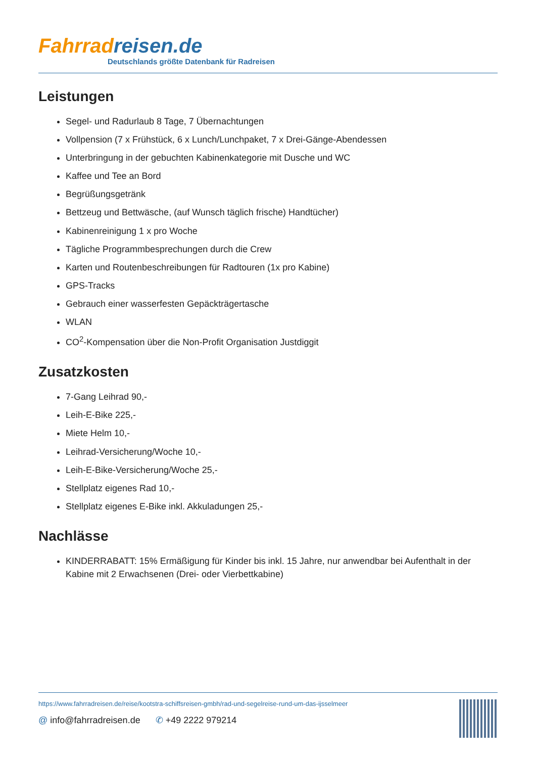Fahrrad reisen.de
Deutschlands größte Datenbank für Radreisen
Leistungen
Segel- und Radurlaub 8 Tage, 7 Übernachtungen
Vollpension (7 x Frühstück, 6 x Lunch/Lunchpaket, 7 x Drei-Gänge-Abendessen
Unterbringung in der gebuchten Kabinenkategorie mit Dusche und WC
Kaffee und Tee an Bord
Begrüßungsgetränk
Bettzeug und Bettwäsche, (auf Wunsch täglich frische) Handtücher)
Kabinenreinigung 1 x pro Woche
Tägliche Programmbesprechungen durch die Crew
Karten und Routenbeschreibungen für Radtouren (1x pro Kabine)
GPS-Tracks
Gebrauch einer wasserfesten Gepäckträgertasche
WLAN
CO<sup>2</sup>-Kompensation über die Non-Profit Organisation Justdiggit
Zusatzkosten
7-Gang Leihrad 90,-
Leih-E-Bike 225,-
Miete Helm 10,-
Leihrad-Versicherung/Woche 10,-
Leih-E-Bike-Versicherung/Woche 25,-
Stellplatz eigenes Rad 10,-
Stellplatz eigenes E-Bike inkl. Akkuladungen 25,-
Nachlässe
KINDERRABATT: 15% Ermäßigung für Kinder bis inkl. 15 Jahre, nur anwendbar bei Aufenthalt in der Kabine mit 2 Erwachsenen (Drei- oder Vierbettkabine)
https://www.fahrradreisen.de/reise/kootstra-schiffsreisen-gmbh/rad-und-segelreise-rund-um-das-ijsselmeer
@ info@fahrradreisen.de ✆ +49 2222 979214